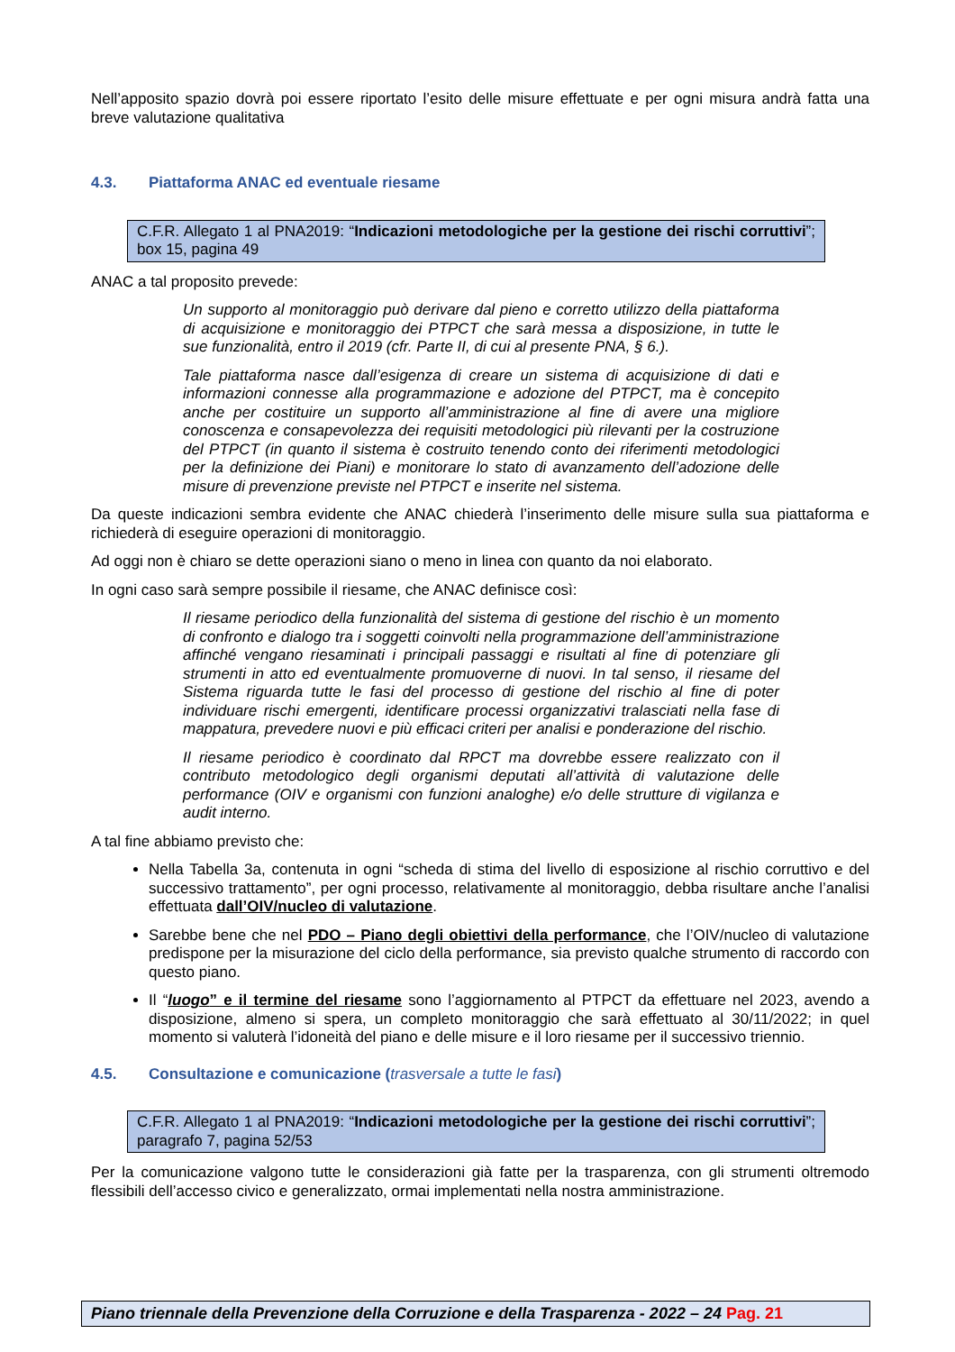Nell’apposito spazio dovrà poi essere riportato l’esito delle misure effettuate e per ogni misura andrà fatta una breve valutazione qualitativa
4.3. Piattaforma ANAC ed eventuale riesame
C.F.R. Allegato 1 al PNA2019: “Indicazioni metodologiche per la gestione dei rischi corruttivi”; box 15, pagina 49
ANAC a tal proposito prevede:
Un supporto al monitoraggio può derivare dal pieno e corretto utilizzo della piattaforma di acquisizione e monitoraggio dei PTPCT che sarà messa a disposizione, in tutte le sue funzionalità, entro il 2019 (cfr. Parte II, di cui al presente PNA, § 6.).
Tale piattaforma nasce dall’esigenza di creare un sistema di acquisizione di dati e informazioni connesse alla programmazione e adozione del PTPCT, ma è concepito anche per costituire un supporto all’amministrazione al fine di avere una migliore conoscenza e consapevolezza dei requisiti metodologici più rilevanti per la costruzione del PTPCT (in quanto il sistema è costruito tenendo conto dei riferimenti metodologici per la definizione dei Piani) e monitorare lo stato di avanzamento dell’adozione delle misure di prevenzione previste nel PTPCT e inserite nel sistema.
Da queste indicazioni sembra evidente che ANAC chiederà l’inserimento delle misure sulla sua piattaforma e richiederà di eseguire operazioni di monitoraggio.
Ad oggi non è chiaro se dette operazioni siano o meno in linea con quanto da noi elaborato.
In ogni caso sarà sempre possibile il riesame, che ANAC definisce così:
Il riesame periodico della funzionalità del sistema di gestione del rischio è un momento di confronto e dialogo tra i soggetti coinvolti nella programmazione dell’amministrazione affinché vengano riesaminati i principali passaggi e risultati al fine di potenziare gli strumenti in atto ed eventualmente promuoverne di nuovi. In tal senso, il riesame del Sistema riguarda tutte le fasi del processo di gestione del rischio al fine di poter individuare rischi emergenti, identificare processi organizzativi tralasciati nella fase di mappatura, prevedere nuovi e più efficaci criteri per analisi e ponderazione del rischio.
Il riesame periodico è coordinato dal RPCT ma dovrebbe essere realizzato con il contributo metodologico degli organismi deputati all’attività di valutazione delle performance (OIV e organismi con funzioni analoghe) e/o delle strutture di vigilanza e audit interno.
A tal fine abbiamo previsto che:
Nella Tabella 3a, contenuta in ogni “scheda di stima del livello di esposizione al rischio corruttivo e del successivo trattamento”, per ogni processo, relativamente al monitoraggio, debba risultare anche l’analisi effettuata dall’OIV/nucleo di valutazione.
Sarebbe bene che nel PDO – Piano degli obiettivi della performance, che l’OIV/nucleo di valutazione predispone per la misurazione del ciclo della performance, sia previsto qualche strumento di raccordo con questo piano.
Il “luogo” e il termine del riesame sono l’aggiornamento al PTPCT da effettuare nel 2023, avendo a disposizione, almeno si spera, un completo monitoraggio che sarà effettuato al 30/11/2022; in quel momento si valuterà l’idoneità del piano e delle misure e il loro riesame per il successivo triennio.
4.5. Consultazione e comunicazione (trasversale a tutte le fasi)
C.F.R. Allegato 1 al PNA2019: “Indicazioni metodologiche per la gestione dei rischi corruttivi”; paragrafo 7, pagina 52/53
Per la comunicazione valgono tutte le considerazioni già fatte per la trasparenza, con gli strumenti oltremodo flessibili dell’accesso civico e generalizzato, ormai implementati nella nostra amministrazione.
Piano triennale della Prevenzione della Corruzione e della Trasparenza - 2022 – 24 Pag. 21